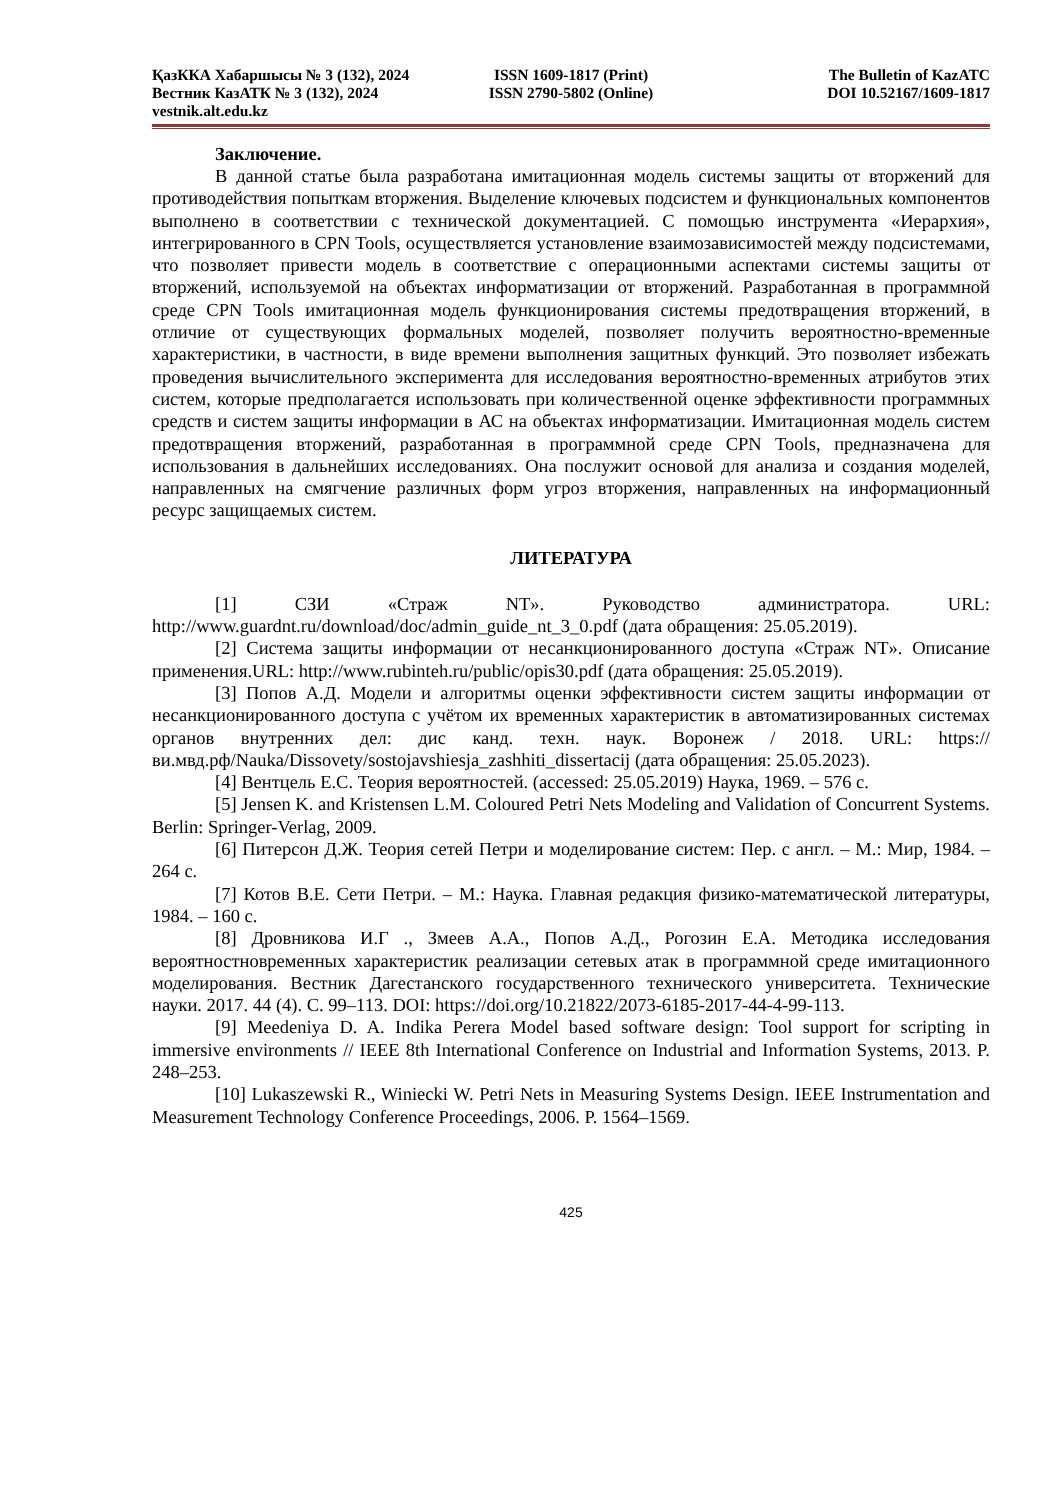ҚазККА Хабаршысы № 3 (132), 2024 ISSN 1609-1817 (Print) The Bulletin of KazATC
Вестник КазАТК № 3 (132), 2024 ISSN 2790-5802 (Online) DOI 10.52167/1609-1817
vestnik.alt.edu.kz
Заключение.
В данной статье была разработана имитационная модель системы защиты от вторжений для противодействия попыткам вторжения. Выделение ключевых подсистем и функциональных компонентов выполнено в соответствии с технической документацией. С помощью инструмента «Иерархия», интегрированного в CPN Tools, осуществляется установление взаимозависимостей между подсистемами, что позволяет привести модель в соответствие с операционными аспектами системы защиты от вторжений, используемой на объектах информатизации от вторжений. Разработанная в программной среде CPN Tools имитационная модель функционирования системы предотвращения вторжений, в отличие от существующих формальных моделей, позволяет получить вероятностно-временные характеристики, в частности, в виде времени выполнения защитных функций. Это позволяет избежать проведения вычислительного эксперимента для исследования вероятностно-временных атрибутов этих систем, которые предполагается использовать при количественной оценке эффективности программных средств и систем защиты информации в АС на объектах информатизации. Имитационная модель систем предотвращения вторжений, разработанная в программной среде CPN Tools, предназначена для использования в дальнейших исследованиях. Она послужит основой для анализа и создания моделей, направленных на смягчение различных форм угроз вторжения, направленных на информационный ресурс защищаемых систем.
ЛИТЕРАТУРА
[1] СЗИ «Страж NT». Руководство администратора. URL: http://www.guardnt.ru/download/doc/admin_guide_nt_3_0.pdf (дата обращения: 25.05.2019).
[2] Система защиты информации от несанкционированного доступа «Страж NT». Описание применения.URL: http://www.rubinteh.ru/public/opis30.pdf (дата обращения: 25.05.2019).
[3] Попов А.Д. Модели и алгоритмы оценки эффективности систем защиты информации от несанкционированного доступа с учётом их временных характеристик в автоматизированных системах органов внутренних дел: дис канд. техн. наук. Воронеж / 2018. URL: https://ви.мвд.рф/Nauka/Dissovety/sostojavshiesja_zashhiti_dissertacij (дата обращения: 25.05.2023).
[4] Вентцель Е.С. Теория вероятностей. (accessed: 25.05.2019) Наука, 1969. – 576 с.
[5] Jensen K. and Kristensen L.M. Coloured Petri Nets Modeling and Validation of Concurrent Systems. Berlin: Springer-Verlag, 2009.
[6] Питерсон Д.Ж. Теория сетей Петри и моделирование систем: Пер. с англ. – М.: Мир, 1984. – 264 с.
[7] Котов В.Е. Сети Петри. – М.: Наука. Главная редакция физико-математической литературы, 1984. – 160 с.
[8] Дровникова И.Г ., Змеев А.А., Попов А.Д., Рогозин Е.А. Методика исследования вероятностновременных характеристик реализации сетевых атак в программной среде имитационного моделирования. Вестник Дагестанского государственного технического университета. Технические науки. 2017. 44 (4). С. 99–113. DOI: https://doi.org/10.21822/2073-6185-2017-44-4-99-113.
[9] Meedeniya D. A. Indika Perera Model based software design: Tool support for scripting in immersive environments // IEEE 8th International Conference on Industrial and Information Systems, 2013. P. 248–253.
[10] Lukaszewski R., Winiecki W. Petri Nets in Measuring Systems Design. IEEE Instrumentation and Measurement Technology Conference Proceedings, 2006. P. 1564–1569.
425